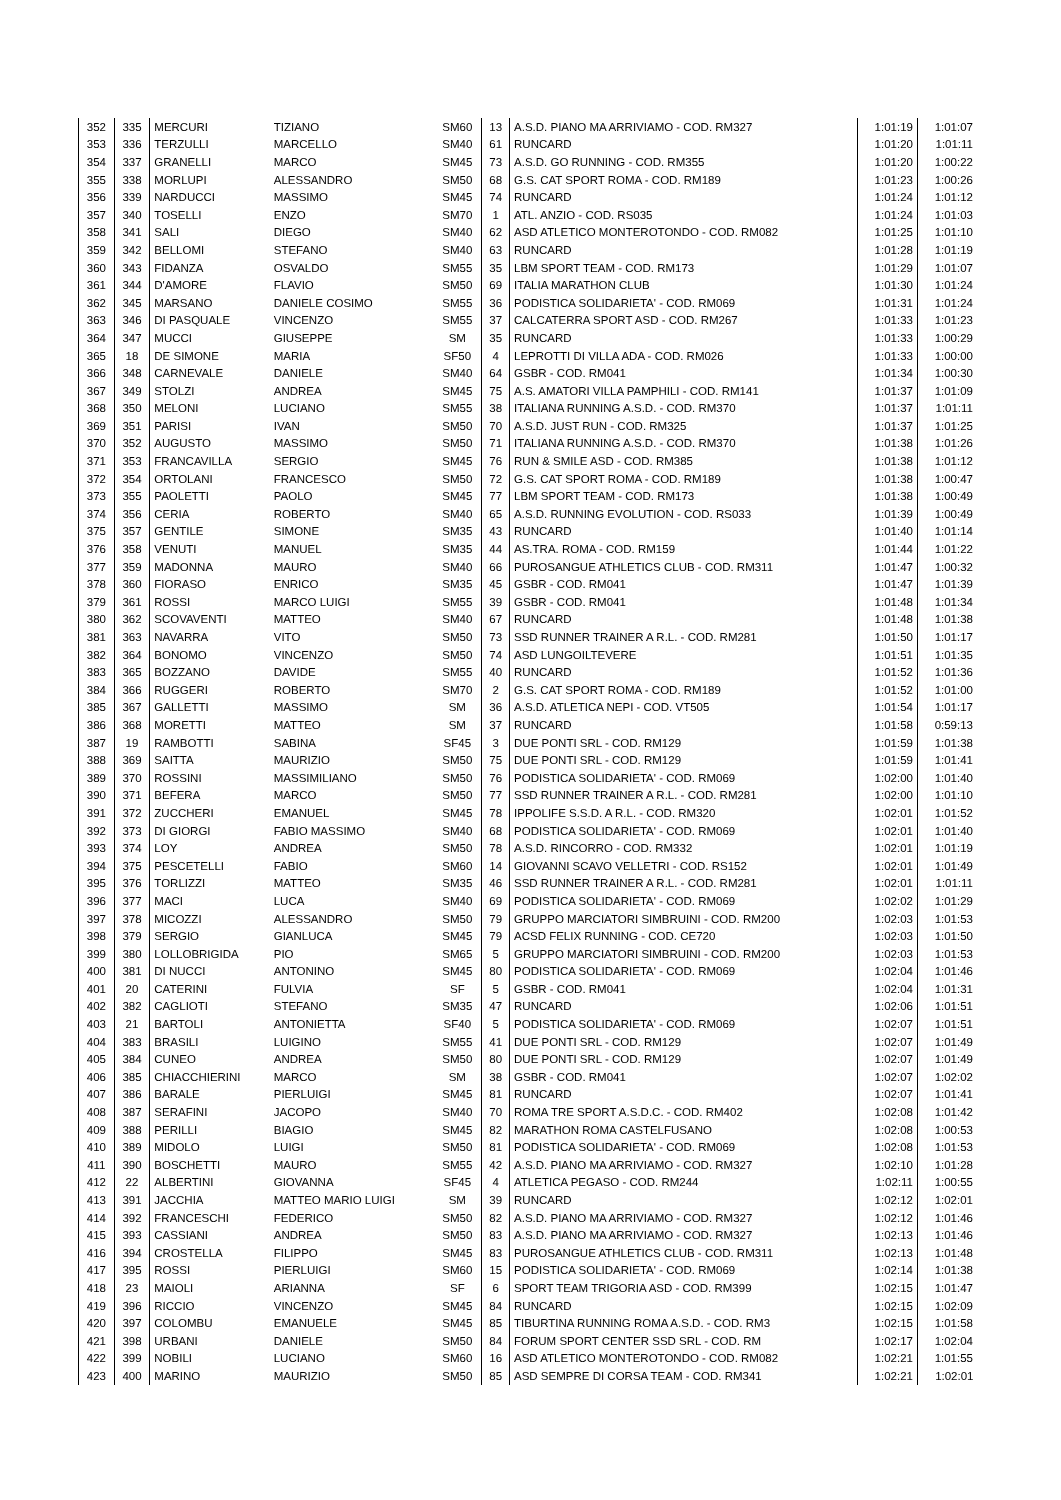| 352 | 335 | MERCURI | TIZIANO | SM60 | 13 | A.S.D. PIANO MA ARRIVIAMO - COD. RM327 | 1:01:19 | 1:01:07 |
| 353 | 336 | TERZULLI | MARCELLO | SM40 | 61 | RUNCARD | 1:01:20 | 1:01:11 |
| 354 | 337 | GRANELLI | MARCO | SM45 | 73 | A.S.D. GO RUNNING - COD. RM355 | 1:01:20 | 1:00:22 |
| 355 | 338 | MORLUPI | ALESSANDRO | SM50 | 68 | G.S. CAT SPORT ROMA - COD. RM189 | 1:01:23 | 1:00:26 |
| 356 | 339 | NARDUCCI | MASSIMO | SM45 | 74 | RUNCARD | 1:01:24 | 1:01:12 |
| 357 | 340 | TOSELLI | ENZO | SM70 | 1 | ATL. ANZIO - COD. RS035 | 1:01:24 | 1:01:03 |
| 358 | 341 | SALI | DIEGO | SM40 | 62 | ASD ATLETICO MONTEROTONDO - COD. RM082 | 1:01:25 | 1:01:10 |
| 359 | 342 | BELLOMI | STEFANO | SM40 | 63 | RUNCARD | 1:01:28 | 1:01:19 |
| 360 | 343 | FIDANZA | OSVALDO | SM55 | 35 | LBM SPORT TEAM - COD. RM173 | 1:01:29 | 1:01:07 |
| 361 | 344 | D'AMORE | FLAVIO | SM50 | 69 | ITALIA MARATHON CLUB | 1:01:30 | 1:01:24 |
| 362 | 345 | MARSANO | DANIELE COSIMO | SM55 | 36 | PODISTICA SOLIDARIETA' - COD. RM069 | 1:01:31 | 1:01:24 |
| 363 | 346 | DI PASQUALE | VINCENZO | SM55 | 37 | CALCATERRA SPORT ASD - COD. RM267 | 1:01:33 | 1:01:23 |
| 364 | 347 | MUCCI | GIUSEPPE | SM | 35 | RUNCARD | 1:01:33 | 1:00:29 |
| 365 | 18 | DE SIMONE | MARIA | SF50 | 4 | LEPROTTI DI VILLA ADA - COD. RM026 | 1:01:33 | 1:00:00 |
| 366 | 348 | CARNEVALE | DANIELE | SM40 | 64 | GSBR - COD. RM041 | 1:01:34 | 1:00:30 |
| 367 | 349 | STOLZI | ANDREA | SM45 | 75 | A.S. AMATORI VILLA PAMPHILI - COD. RM141 | 1:01:37 | 1:01:09 |
| 368 | 350 | MELONI | LUCIANO | SM55 | 38 | ITALIANA RUNNING A.S.D. - COD. RM370 | 1:01:37 | 1:01:11 |
| 369 | 351 | PARISI | IVAN | SM50 | 70 | A.S.D. JUST RUN - COD. RM325 | 1:01:37 | 1:01:25 |
| 370 | 352 | AUGUSTO | MASSIMO | SM50 | 71 | ITALIANA RUNNING A.S.D. - COD. RM370 | 1:01:38 | 1:01:26 |
| 371 | 353 | FRANCAVILLA | SERGIO | SM45 | 76 | RUN & SMILE ASD - COD. RM385 | 1:01:38 | 1:01:12 |
| 372 | 354 | ORTOLANI | FRANCESCO | SM50 | 72 | G.S. CAT SPORT ROMA - COD. RM189 | 1:01:38 | 1:00:47 |
| 373 | 355 | PAOLETTI | PAOLO | SM45 | 77 | LBM SPORT TEAM - COD. RM173 | 1:01:38 | 1:00:49 |
| 374 | 356 | CERIA | ROBERTO | SM40 | 65 | A.S.D. RUNNING EVOLUTION - COD. RS033 | 1:01:39 | 1:00:49 |
| 375 | 357 | GENTILE | SIMONE | SM35 | 43 | RUNCARD | 1:01:40 | 1:01:14 |
| 376 | 358 | VENUTI | MANUEL | SM35 | 44 | AS.TRA. ROMA - COD. RM159 | 1:01:44 | 1:01:22 |
| 377 | 359 | MADONNA | MAURO | SM40 | 66 | PUROSANGUE ATHLETICS CLUB - COD. RM311 | 1:01:47 | 1:00:32 |
| 378 | 360 | FIORASO | ENRICO | SM35 | 45 | GSBR - COD. RM041 | 1:01:47 | 1:01:39 |
| 379 | 361 | ROSSI | MARCO LUIGI | SM55 | 39 | GSBR - COD. RM041 | 1:01:48 | 1:01:34 |
| 380 | 362 | SCOVAVENTI | MATTEO | SM40 | 67 | RUNCARD | 1:01:48 | 1:01:38 |
| 381 | 363 | NAVARRA | VITO | SM50 | 73 | SSD RUNNER TRAINER A R.L. - COD. RM281 | 1:01:50 | 1:01:17 |
| 382 | 364 | BONOMO | VINCENZO | SM50 | 74 | ASD LUNGOILTEVERE | 1:01:51 | 1:01:35 |
| 383 | 365 | BOZZANO | DAVIDE | SM55 | 40 | RUNCARD | 1:01:52 | 1:01:36 |
| 384 | 366 | RUGGERI | ROBERTO | SM70 | 2 | G.S. CAT SPORT ROMA - COD. RM189 | 1:01:52 | 1:01:00 |
| 385 | 367 | GALLETTI | MASSIMO | SM | 36 | A.S.D. ATLETICA NEPI - COD. VT505 | 1:01:54 | 1:01:17 |
| 386 | 368 | MORETTI | MATTEO | SM | 37 | RUNCARD | 1:01:58 | 0:59:13 |
| 387 | 19 | RAMBOTTI | SABINA | SF45 | 3 | DUE PONTI SRL - COD. RM129 | 1:01:59 | 1:01:38 |
| 388 | 369 | SAITTA | MAURIZIO | SM50 | 75 | DUE PONTI SRL - COD. RM129 | 1:01:59 | 1:01:41 |
| 389 | 370 | ROSSINI | MASSIMILIANO | SM50 | 76 | PODISTICA SOLIDARIETA' - COD. RM069 | 1:02:00 | 1:01:40 |
| 390 | 371 | BEFERA | MARCO | SM50 | 77 | SSD RUNNER TRAINER A R.L. - COD. RM281 | 1:02:00 | 1:01:10 |
| 391 | 372 | ZUCCHERI | EMANUEL | SM45 | 78 | IPPOLIFE S.S.D. A R.L. - COD. RM320 | 1:02:01 | 1:01:52 |
| 392 | 373 | DI GIORGI | FABIO MASSIMO | SM40 | 68 | PODISTICA SOLIDARIETA' - COD. RM069 | 1:02:01 | 1:01:40 |
| 393 | 374 | LOY | ANDREA | SM50 | 78 | A.S.D. RINCORRO - COD. RM332 | 1:02:01 | 1:01:19 |
| 394 | 375 | PESCETELLI | FABIO | SM60 | 14 | GIOVANNI SCAVO VELLETRI - COD. RS152 | 1:02:01 | 1:01:49 |
| 395 | 376 | TORLIZZI | MATTEO | SM35 | 46 | SSD RUNNER TRAINER A R.L. - COD. RM281 | 1:02:01 | 1:01:11 |
| 396 | 377 | MACI | LUCA | SM40 | 69 | PODISTICA SOLIDARIETA' - COD. RM069 | 1:02:02 | 1:01:29 |
| 397 | 378 | MICOZZI | ALESSANDRO | SM50 | 79 | GRUPPO MARCIATORI SIMBRUINI - COD. RM200 | 1:02:03 | 1:01:53 |
| 398 | 379 | SERGIO | GIANLUCA | SM45 | 79 | ACSD FELIX RUNNING - COD. CE720 | 1:02:03 | 1:01:50 |
| 399 | 380 | LOLLOBRIGIDA | PIO | SM65 | 5 | GRUPPO MARCIATORI SIMBRUINI - COD. RM200 | 1:02:03 | 1:01:53 |
| 400 | 381 | DI NUCCI | ANTONINO | SM45 | 80 | PODISTICA SOLIDARIETA' - COD. RM069 | 1:02:04 | 1:01:46 |
| 401 | 20 | CATERINI | FULVIA | SF | 5 | GSBR - COD. RM041 | 1:02:04 | 1:01:31 |
| 402 | 382 | CAGLIOTI | STEFANO | SM35 | 47 | RUNCARD | 1:02:06 | 1:01:51 |
| 403 | 21 | BARTOLI | ANTONIETTA | SF40 | 5 | PODISTICA SOLIDARIETA' - COD. RM069 | 1:02:07 | 1:01:51 |
| 404 | 383 | BRASILI | LUIGINO | SM55 | 41 | DUE PONTI SRL - COD. RM129 | 1:02:07 | 1:01:49 |
| 405 | 384 | CUNEO | ANDREA | SM50 | 80 | DUE PONTI SRL - COD. RM129 | 1:02:07 | 1:01:49 |
| 406 | 385 | CHIACCHIERINI | MARCO | SM | 38 | GSBR - COD. RM041 | 1:02:07 | 1:02:02 |
| 407 | 386 | BARALE | PIERLUIGI | SM45 | 81 | RUNCARD | 1:02:07 | 1:01:41 |
| 408 | 387 | SERAFINI | JACOPO | SM40 | 70 | ROMA TRE SPORT A.S.D.C. - COD. RM402 | 1:02:08 | 1:01:42 |
| 409 | 388 | PERILLI | BIAGIO | SM45 | 82 | MARATHON ROMA CASTELFUSANO | 1:02:08 | 1:00:53 |
| 410 | 389 | MIDOLO | LUIGI | SM50 | 81 | PODISTICA SOLIDARIETA' - COD. RM069 | 1:02:08 | 1:01:53 |
| 411 | 390 | BOSCHETTI | MAURO | SM55 | 42 | A.S.D. PIANO MA ARRIVIAMO - COD. RM327 | 1:02:10 | 1:01:28 |
| 412 | 22 | ALBERTINI | GIOVANNA | SF45 | 4 | ATLETICA PEGASO - COD. RM244 | 1:02:11 | 1:00:55 |
| 413 | 391 | JACCHIA | MATTEO MARIO LUIGI | SM | 39 | RUNCARD | 1:02:12 | 1:02:01 |
| 414 | 392 | FRANCESCHI | FEDERICO | SM50 | 82 | A.S.D. PIANO MA ARRIVIAMO - COD. RM327 | 1:02:12 | 1:01:46 |
| 415 | 393 | CASSIANI | ANDREA | SM50 | 83 | A.S.D. PIANO MA ARRIVIAMO - COD. RM327 | 1:02:13 | 1:01:46 |
| 416 | 394 | CROSTELLA | FILIPPO | SM45 | 83 | PUROSANGUE ATHLETICS CLUB - COD. RM311 | 1:02:13 | 1:01:48 |
| 417 | 395 | ROSSI | PIERLUIGI | SM60 | 15 | PODISTICA SOLIDARIETA' - COD. RM069 | 1:02:14 | 1:01:38 |
| 418 | 23 | MAIOLI | ARIANNA | SF | 6 | SPORT TEAM TRIGORIA ASD - COD. RM399 | 1:02:15 | 1:01:47 |
| 419 | 396 | RICCIO | VINCENZO | SM45 | 84 | RUNCARD | 1:02:15 | 1:02:09 |
| 420 | 397 | COLOMBU | EMANUELE | SM45 | 85 | TIBURTINA RUNNING ROMA A.S.D. - COD. RM3 | 1:02:15 | 1:01:58 |
| 421 | 398 | URBANI | DANIELE | SM50 | 84 | FORUM SPORT CENTER SSD SRL - COD. RM | 1:02:17 | 1:02:04 |
| 422 | 399 | NOBILI | LUCIANO | SM60 | 16 | ASD ATLETICO MONTEROTONDO - COD. RM082 | 1:02:21 | 1:01:55 |
| 423 | 400 | MARINO | MAURIZIO | SM50 | 85 | ASD SEMPRE DI CORSA TEAM - COD. RM341 | 1:02:21 | 1:02:01 |